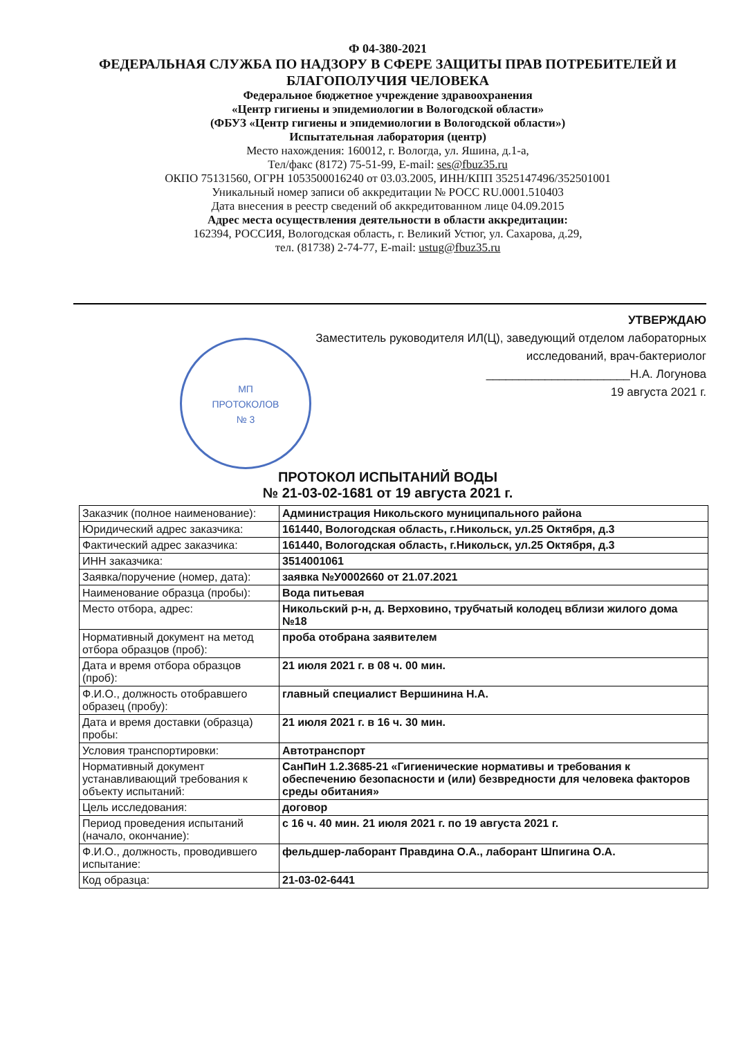Ф 04-380-2021
ФЕДЕРАЛЬНАЯ СЛУЖБА ПО НАДЗОРУ В СФЕРЕ ЗАЩИТЫ ПРАВ ПОТРЕБИТЕЛЕЙ И БЛАГОПОЛУЧИЯ ЧЕЛОВЕКА
Федеральное бюджетное учреждение здравоохранения
«Центр гигиены и эпидемиологии в Вологодской области»
(ФБУЗ «Центр гигиены и эпидемиологии в Вологодской области»)
Испытательная лаборатория (центр)
Место нахождения: 160012, г. Вологда, ул. Яшина, д.1-а,
Тел/факс (8172) 75-51-99, E-mail: ses@fbuz35.ru
ОКПО 75131560, ОГРН 1053500016240 от 03.03.2005, ИНН/КПП 3525147496/352501001
Уникальный номер записи об аккредитации № РОСС RU.0001.510403
Дата внесения в реестр сведений об аккредитованном лице 04.09.2015
Адрес места осуществления деятельности в области аккредитации:
162394, РОССИЯ, Вологодская область, г. Великий Устюг, ул. Сахарова, д.29,
тел. (81738) 2-74-77, E-mail: ustug@fbuz35.ru
УТВЕРЖДАЮ
Заместитель руководителя ИЛ(Ц), заведующий отделом лабораторных
исследований, врач-бактериолог
МП
ПРОТОКОЛОВ
№ 3
______________________Н.А. Логунова
19 августа 2021 г.
ПРОТОКОЛ ИСПЫТАНИЙ ВОДЫ
№ 21-03-02-1681 от 19 августа 2021 г.
| Заказчик (полное наименование): | Администрация Никольского муниципального района |
| Юридический адрес заказчика: | 161440, Вологодская область, г.Никольск, ул.25 Октября, д.3 |
| Фактический адрес заказчика: | 161440, Вологодская область, г.Никольск, ул.25 Октября, д.3 |
| ИНН заказчика: | 3514001061 |
| Заявка/поручение (номер, дата): | заявка №У0002660 от 21.07.2021 |
| Наименование образца (пробы): | Вода питьевая |
| Место отбора, адрес: | Никольский р-н, д. Верховино, трубчатый колодец вблизи жилого дома №18 |
| Нормативный документ на метод отбора образцов (проб): | проба отобрана заявителем |
| Дата и время отбора образцов (проб): | 21 июля 2021 г. в 08 ч. 00 мин. |
| Ф.И.О., должность отобравшего образец (пробу): | главный специалист Вершинина Н.А. |
| Дата и время доставки (образца) пробы: | 21 июля 2021 г. в 16 ч. 30 мин. |
| Условия транспортировки: | Автотранспорт |
| Нормативный документ устанавливающий требования к объекту испытаний: | СанПиН 1.2.3685-21 «Гигиенические нормативы и требования к обеспечению безопасности и (или) безвредности для человека факторов среды обитания» |
| Цель исследования: | договор |
| Период проведения испытаний (начало, окончание): | с 16 ч. 40 мин. 21 июля 2021 г. по 19 августа 2021 г. |
| Ф.И.О., должность, проводившего испытание: | фельдшер-лаборант Правдина О.А., лаборант Шпигина О.А. |
| Код образца: | 21-03-02-6441 |